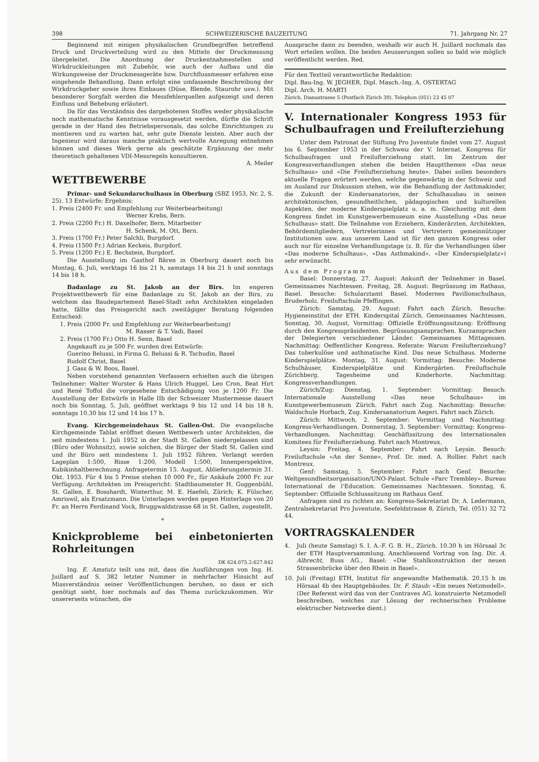398 SCHWEIZERISCHE BAUZEITUNG 71. Jahrgang Nr. 27
Beginnend mit einigen physikalischen Grundbegriffen betreffend Druck und Druckverteilung wird zu den Mitteln der Druckmessung übergeleitet. Die Anordnung der Druckentnahmestellen und Wirkdruckleitungen mit Zubehör, wie auch der Aufbau und die Wirkungsweise der Druckmessgeräte bzw. Durchflussmesser erfahren eine eingehende Behandlung. Dann erfolgt eine umfassende Beschreibung der Wirkdruckgeber sowie ihres Einbaues (Düse, Blende, Staurohr usw.). Mit besonderer Sorgfalt werden die Messfehlerquellen aufgezeigt und deren Einfluss und Behebung erläutert.
Da für das Verständnis des dargebotenen Stoffes weder physikalische noch mathematische Kenntnisse vorausgesetzt werden, dürfte die Schrift gerade in der Hand des Betriebspersonals, das solche Einrichtungen zu montieren und zu warten hat, sehr gute Dienste leisten. Aber auch der Ingenieur wird daraus manche praktisch wertvolle Anregung entnehmen können und dieses Werk gerne als geschätzte Ergänzung der mehr theoretisch gehaltenen VDI-Messregeln konsultieren.
A. Meiler
WETTBEWERBE
Primar- und Sekundarschulhaus in Oberburg (SBZ 1953, Nr. 2, S. 25). 13 Entwürfe; Ergebnis:
1. Preis (2400 Fr. und Empfehlung zur Weiterbearbeitung)
Werner Krebs, Bern.
2. Preis (2200 Fr.) H. Daxelhofer, Bern, Mitarbeiter
H. Schenk, M. Ott, Bern.
3. Preis (1700 Fr.) Peter Salchli, Burgdorf.
4. Preis (1500 Fr.) Adrian Keckeis, Burgdorf.
5. Preis (1200 Fr.) E. Bechstein, Burgdorf.
Die Ausstellung im Gasthof Bären in Oberburg dauert noch bis Montag, 6. Juli, werktags 16 bis 21 h, samstags 14 bis 21 h und sonntags 14 bis 18 h.
Badanlage zu St. Jakob an der Birs. Im engeren Projektwettbewerb für eine Badanlage zu St. Jakob an der Birs, zu welchem das Baudepartement Basel-Stadt zehn Architekten eingeladen hatte, fällte das Preisgericht nach zweitägiger Beratung folgenden Entscheid:
1. Preis (2000 Fr. und Empfehlung zur Weiterbearbeitung)
M. Rasser & T. Vadi, Basel
2. Preis (1700 Fr.) Otto H. Senn, Basel
Angekauft zu je 500 Fr. wurden drei Entwürfe:
Guerino Belussi, in Firma G. Belussi & R. Tschudin, Basel
Rudolf Christ, Basel
J. Gass & W. Boos, Basel.
Neben vorstehend genannten Verfassern erhielten auch die übrigen Teilnehmer: Walter Wurster & Hans Ulrich Huggel, Leo Cron, Beat Hirt und René Toffol die vorgesehene Entschädigung von je 1200 Fr. Die Ausstellung der Entwürfe in Halle IIb der Schweizer Mustermesse dauert noch bis Sonntag, 5. Juli, geöffnet werktags 9 bis 12 und 14 bis 18 h, sonntags 10.30 bis 12 und 14 bis 17 h.
Evang. Kirchgemeindehaus St. Gallen-Ost. Die evangelische Kirchgemeinde Tablat eröffnet diesen Wettbewerb unter Architekten, die seit mindestens 1. Juli 1952 in der Stadt St. Gallen niedergelassen sind (Büro oder Wohnsitz), sowie solchen, die Bürger der Stadt St. Gallen sind und ihr Büro seit mindestens 1. Juli 1952 führen. Verlangt werden Lageplan 1:500, Risse 1:200, Modell 1:500, Innenperspektive, Kubikinhaltberechnung. Anfragetermin 15. August, Ablieferungstermin 31. Okt. 1953. Für 4 bis 5 Preise stehen 10 000 Fr., für Ankäufe 2000 Fr. zur Verfügung. Architekten im Preisgericht: Stadtbaumeister H. Guggenbühl, St. Gallen, E. Bosshardt, Winterthur, M. E. Haefeli, Zürich; K. Fülscher, Amriswil, als Ersatzmann. Die Unterlagen werden gegen Hinterlage von 20 Fr. an Herrn Ferdinand Vock, Bruggwaldstrasse 68 in St. Gallen, zugestellt.
*
Knickprobleme bei einbetonierten Rohrleitungen
DK 624.075.2:627.842
Ing. E. Amstutz teilt uns mit, dass die Ausführungen von Ing. H. Juillard auf S. 382 letzter Nummer in mehrfacher Hinsicht auf Missverständnis seiner Veröffentlichungen beruhen, so dass er sich genötigt sieht, hier nochmals auf das Thema zurückzukommen. Wir unsererseits wünschen, die
Aussprache dann zu beenden, weshalb wir auch H. Juillard nochmals das Wort erteilen wollen. Die beiden Aeusserungen sollen so bald wie möglich veröffentlicht werden. Red.
Für den Textteil verantwortliche Redaktion:
Dipl. Bau-Ing. W. JEGHER, Dipl. Masch.-Ing. A. OSTERTAG
Dipl. Arch. H. MARTI
Zürich, Dianastrasse 5 (Postfach Zürich 39). Telephon (051) 23 45 07
V. Internationaler Kongress 1953 für Schulbaufragen und Freilufterziehung
Unter dem Patronat der Stiftung Pro Juventute findet vom 27. August bis 6. September 1953 in der Schweiz der V. Internat. Kongress für Schulbaufragen und Freilufterziehung statt. Im Zentrum der Kongressverhandlungen stehen die beiden Hauptthemen «Das neue Schulhaus» und «Die Freilufterziehung heute». Dabei sollen besonders aktuelle Fragen erörtert werden, welche gegenwärtig in der Schweiz und im Ausland zur Diskussion stehen, wie die Behandlung der Asthmakinder, die Zukunft der Kindersanatorien, der Schulhausbau in seinen architektonischen, gesundheitlichen, pädagogischen und kulturellen Aspekten, der moderne Kinderspielplatz u. a. m. Gleichzeitig mit dem Kongress findet im Kunstgewerbemuseum eine Ausstellung «Das neue Schulhaus» statt. Die Teilnahme von Erziehern, Kinderärzten, Architekten, Behördemitgliedern, Vertreterinnen und Vertretern gemeinnütziger Institutionen usw. aus unserem Land ist für den ganzen Kongress oder auch nur für einzelne Verhandlungstage (z. B. für die Verhandlungen über «Das moderne Schulhaus», «Das Asthmakind», «Der Kinderspielplatz») sehr erwünscht.
Aus dem Programm
Basel: Donnerstag, 27. August: Ankunft der Teilnehmer in Basel. Gemeinsames Nachtessen. Freitag, 28. August: Begrüssung im Rathaus, Basel. Besuche: Schularztamt Basel. Modernes Pavillonschulhaus, Bruderholz. Freiluftschule Pfeffingen.
Zürich: Samstag, 29. August: Fahrt nach Zürich. Besuche: Hygieneinstitut der ETH. Kinderspital Zürich. Gemeinsames Nachtessen. Sonntag, 30. August, Vormittag: Offizielle Eröffnungssitzung: Eröffnung durch den Kongresspräsidenten. Begrüssungsansprachen. Kurzansprachen der Delegierten verschiedener Länder. Gemeinsames Mittagessen. Nachmittag: Oeffentlicher Kongress. Referate: Warum Freilufterziehung? Das tuberkulöse und asthmatische Kind. Das neue Schulhaus. Moderne Kinderspielplätze. Montag, 31. August: Vormittag: Besuche: Moderne Schulhäuser, Kinderspielplätze und Kindergärten. Freiluftschule Zürichberg. Tagesheime und Kinderhorte. Nachmittag: Kongressverhandlungen.
Zürich/Zug: Dienstag, 1. September: Vormittag: Besuch: Internationale Ausstellung «Das neue Schulhaus» im Kunstgewerbemuseum Zürich. Fahrt nach Zug. Nachmittag: Besuche: Waldschule Horbach, Zug. Kindersanatorium Aegeri. Fahrt nach Zürich.
Zürich: Mittwoch, 2. September: Vormittag und Nachmittag: Kongress-Verhandlungen. Donnerstag, 3. September: Vormittag: Kongress-Verhandlungen. Nachmittag: Geschäftssitzung des Internationalen Komitees für Freilufterziehung. Fahrt nach Montreux.
Leysin: Freitag, 4. September: Fahrt nach Leysin. Besuch: Freiluftschule «An der Sonne», Prof. Dr. med. A. Rollier. Fahrt nach Montreux.
Genf: Samstag, 5. September: Fahrt nach Genf. Besuche: Weltgesundheitsorganisation/UNO-Palast. Schule «Parc Trembley». Bureau International de l'Education. Gemeinsames Nachtessen. Sonntag, 6. September: Offizielle Schlusssitzung im Rathaus Genf.
Anfragen sind zu richten an: Kongress-Sekretariat Dr. A. Ledermann, Zentralsekretariat Pro Juventute, Seefeldstrasse 8, Zürich, Tel. (051) 32 72 44.
VORTRAGSKALENDER
4. Juli (heute Samstag) S. I. A.-F. G. B. H., Zürich. 10.30 h im Hörsaal 3c der ETH Hauptversammlung. Anschliessend Vortrag von Ing. Dir. A. Albrecht, Buss AG., Basel: «Die Stahlkonstruktion der neuen Strassenbrücke über den Rhein in Basel».
10. Juli (Freitag) ETH, Institut für angewandte Mathematik. 20.15 h im Hörsaal 4b des Hauptgebäudes. Dr. F. Staub: «Ein neues Netzmodell». (Der Referent wird das von der Contraves AG. konstruierte Netzmodell beschreiben, welches zur Lösung der rechnerischen Probleme elektrischer Netzwerke dient.)